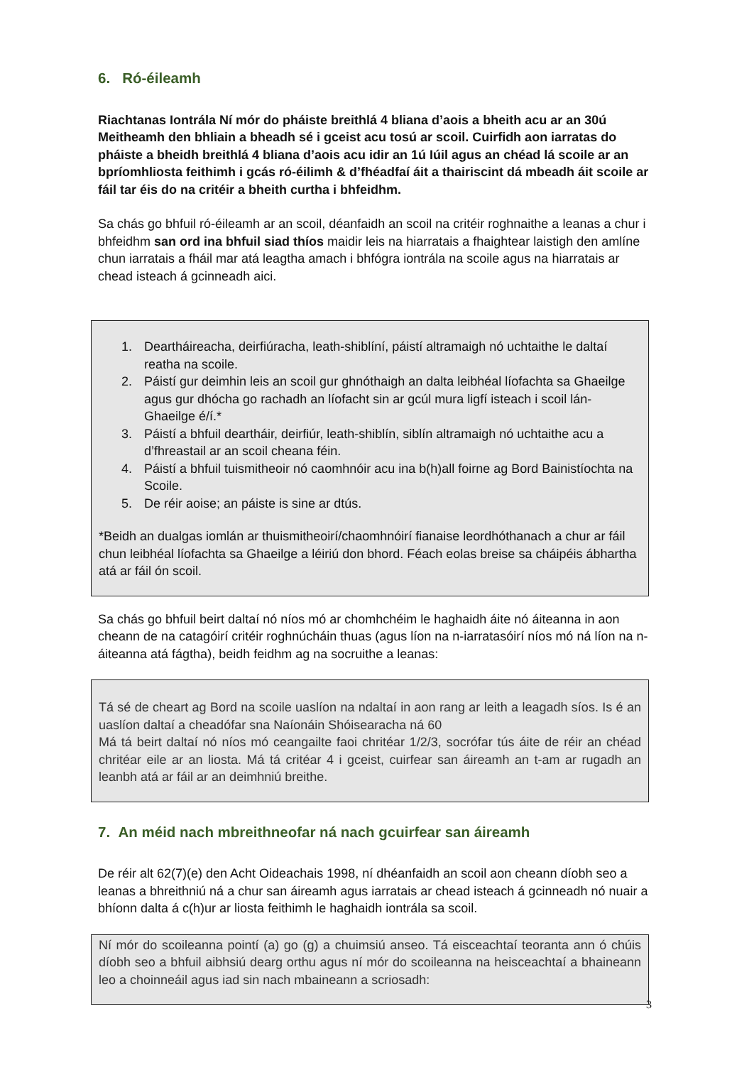6. Ró-éileamh
Riachtanas Iontrála Ní mór do pháiste breithlá 4 bliana d’aois a bheith acu ar an 30ú Meitheamh den bhliain a bheadh sé i gceist acu tosú ar scoil. Cuirfidh aon iarratas do pháiste a bheidh breithlá 4 bliana d’aois acu idir an 1ú Iúil agus an chéad lá scoile ar an bpríomhliosta feithimh i gcás ró-éilimh & d’fhéadfaí áit a thairiscint dá mbeadh áit scoile ar fáil tar éis do na critéir a bheith curtha i bhfeidhm.
Sa chás go bhfuil ró-éileamh ar an scoil, déanfaidh an scoil na critéir roghnaithe a leanas a chur i bhfeidhm san ord ina bhfuil siad thíos maidir leis na hiarratais a fhaightear laistigh den amlíne chun iarratais a fháil mar atá leagtha amach i bhfógra iontrála na scoile agus na hiarratais ar chead isteach á gcinneadh aici.
1. Deartháireacha, deirfiúracha, leath-shiblíní, páistí altramaigh nó uchtaithe le daltaí reatha na scoile.
2. Páistí gur deimhin leis an scoil gur ghnóthaigh an dalta leibhéal líofachta sa Ghaeilge agus gur dhócha go rachadh an líofacht sin ar gcúl mura ligfí isteach i scoil lán-Ghaeilge é/í.*
3. Páistí a bhfuil deartháir, deirfiúr, leath-shiblín, siblín altramaigh nó uchtaithe acu a d’fhreastail ar an scoil cheana féin.
4. Páistí a bhfuil tuismitheoir nó caomhnóir acu ina b(h)all foirne ag Bord Bainistíochta na Scoile.
5. De réir aoise; an páiste is sine ar dtús.
*Beidh an dualgas iomlán ar thuismitheoirí/chaomhnóirí fianaise leordhóthanach a chur ar fáil chun leibhéal líofachta sa Ghaeilge a léiriú don bhord. Féach eolas breise sa cháipéis ábhartha atá ar fáil ón scoil.
Sa chás go bhfuil beirt daltaí nó níos mó ar chomhchéim le haghaidh áite nó áiteanna in aon cheann de na catagóirí critéir roghnúcháin thuas (agus líon na n-iarratasóirí níos mó ná líon na n-áiteanna atá fágtha), beidh feidhm ag na socruithe a leanas:
Tá sé de cheart ag Bord na scoile uaslíon na ndaltaí in aon rang ar leith a leagadh síos. Is é an uaslíon daltaí a cheadófar sna Naíonáin Shóisearacha ná 60
Má tá beirt daltaí nó níos mó ceangailte faoi chritéar 1/2/3, socrófar tús áite de réir an chéad chritéar eile ar an liosta. Má tá critéar 4 i gceist, cuirfear san áireamh an t-am ar rugadh an leanbh atá ar fáil ar an deimhniú breithe.
7. An méid nach mbreithneofar ná nach gcuirfear san áireamh
De réir alt 62(7)(e) den Acht Oideachais 1998, ní dhéanfaidh an scoil aon cheann díobh seo a leanas a bhreithniú ná a chur san áireamh agus iarratais ar chead isteach á gcinneadh nó nuair a bhíonn dalta á c(h)ur ar liosta feithimh le haghaidh iontrála sa scoil.
Ní mór do scoileanna pointí (a) go (g) a chuimsiú anseo. Tá eisceachtaí teoranta ann ó chúis díobh seo a bhfuil aibhsiú dearg orthu agus ní mór do scoileanna na heisceachtaí a bhaineann leo a choinneáil agus iad sin nach mbaineann a scriosadh:
3